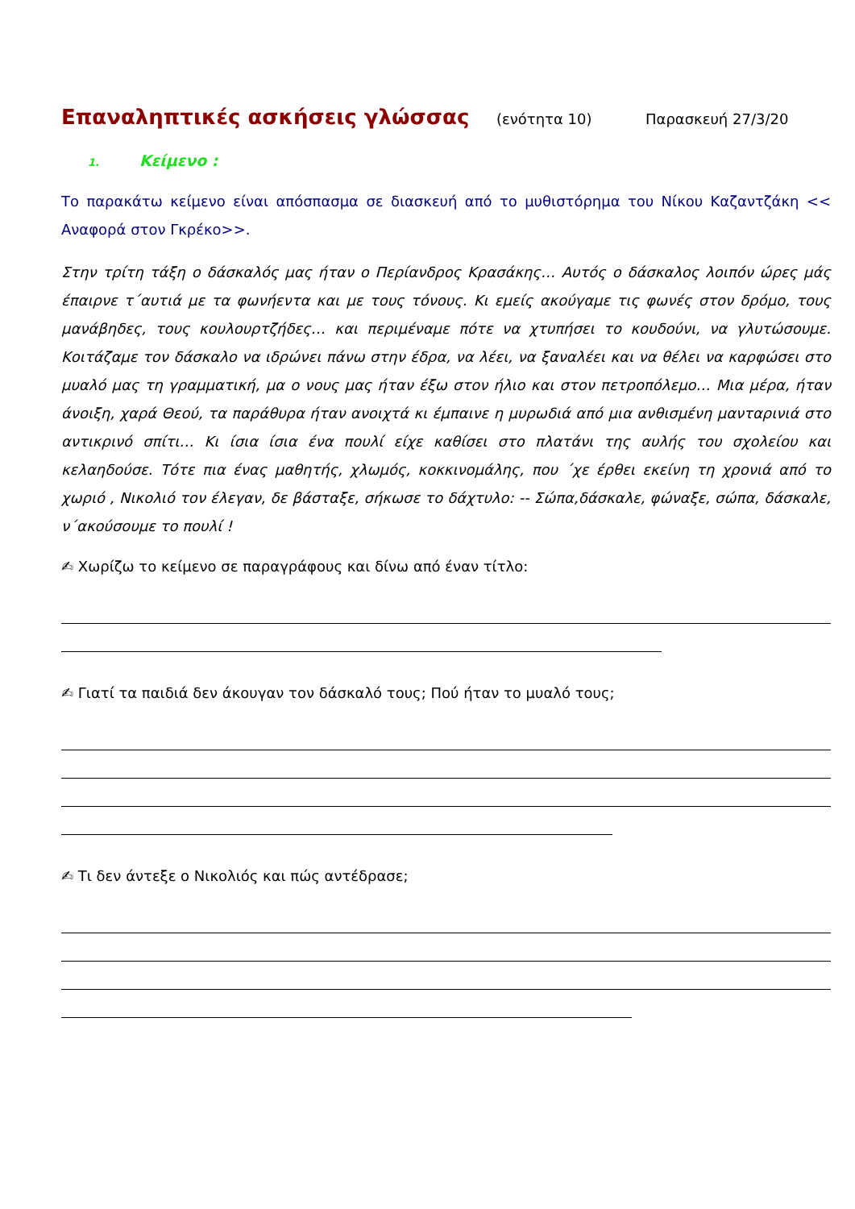Επαναληπτικές ασκήσεις γλώσσας
(ενότητα 10) Παρασκευή 27/3/20
1. Κείμενο :
Το παρακάτω κείμενο είναι απόσπασμα σε διασκευή από το μυθιστόρημα του Νίκου Καζαντζάκη << Αναφορά στον Γκρέκο>>.
Στην τρίτη τάξη ο δάσκαλός μας ήταν ο Περίανδρος Κρασάκης… Αυτός ο δάσκαλος λοιπόν ώρες μάς έπαιρνε τ΄αυτιά με τα φωνήεντα και με τους τόνους. Κι εμείς ακούγαμε τις φωνές στον δρόμο, τους μανάβηδες, τους κουλουρτζήδες… και περιμέναμε πότε να χτυπήσει το κουδούνι, να γλυτώσουμε. Κοιτάζαμε τον δάσκαλο να ιδρώνει πάνω στην έδρα, να λέει, να ξαναλέει και να θέλει να καρφώσει στο μυαλό μας τη γραμματική, μα ο νους μας ήταν έξω στον ήλιο και στον πετροπόλεμο… Μια μέρα, ήταν άνοιξη, χαρά Θεού, τα παράθυρα ήταν ανοιχτά κι έμπαινε η μυρωδιά από μια ανθισμένη μανταρινιά στο αντικρινό σπίτι… Κι ίσια ίσια ένα πουλί είχε καθίσει στο πλατάνι της αυλής του σχολείου και κελαηδούσε. Τότε πια ένας μαθητής, χλωμός, κοκκινομάλης, που ΄χε έρθει εκείνη τη χρονιά από το χωριό , Νικολιό τον έλεγαν, δε βάσταξε, σήκωσε το δάχτυλο: -- Σώπα,δάσκαλε, φώναξε, σώπα, δάσκαλε, ν΄ακούσουμε το πουλί !
✍ Χωρίζω το κείμενο σε παραγράφους και δίνω από έναν τίτλο:
✍ Γιατί τα παιδιά δεν άκουγαν τον δάσκαλό τους; Πού ήταν το μυαλό τους;
✍ Τι δεν άντεξε ο Νικολιός και πώς αντέδρασε;